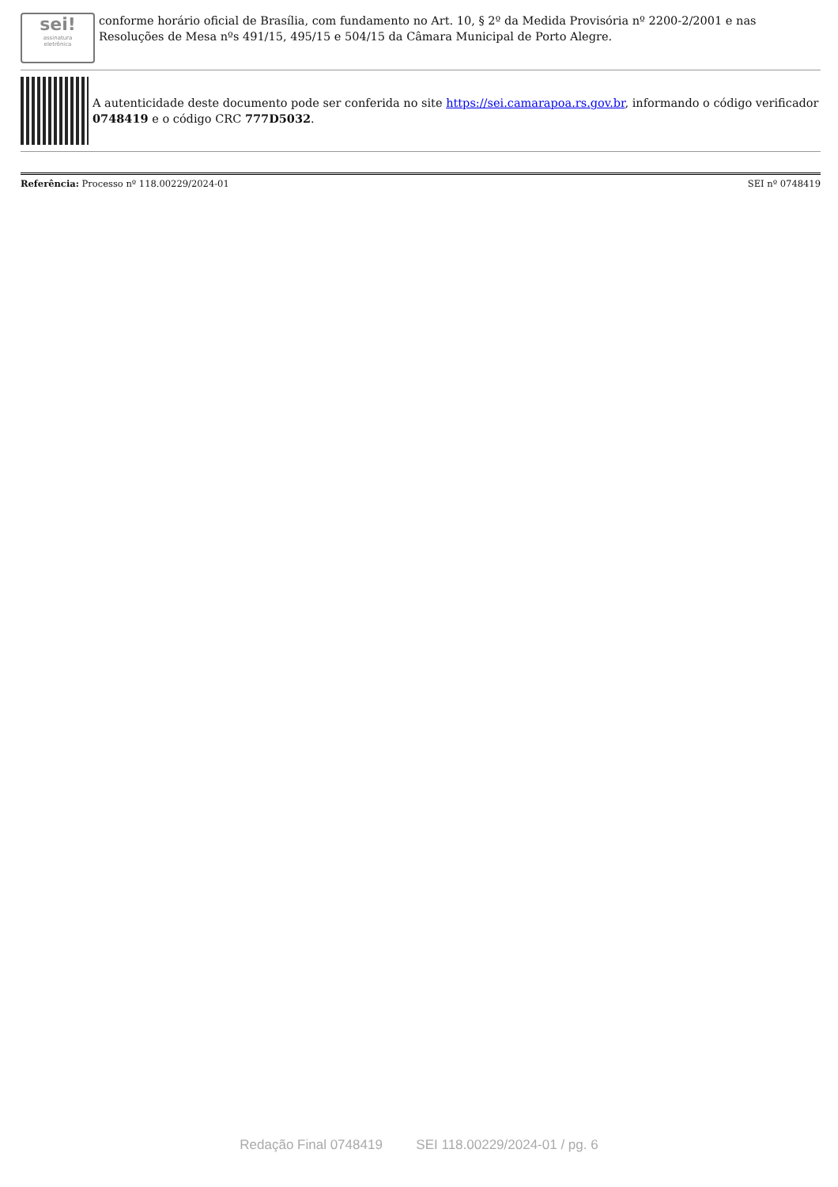sei!
assinatura
eletrônica
conforme horário oficial de Brasília, com fundamento no Art. 10, § 2º da Medida Provisória nº 2200-2/2001 e nas Resoluções de Mesa nºs 491/15, 495/15 e 504/15 da Câmara Municipal de Porto Alegre.
A autenticidade deste documento pode ser conferida no site https://sei.camarapoa.rs.gov.br, informando o código verificador 0748419 e o código CRC 777D5032.
Referência: Processo nº 118.00229/2024-01 SEI nº 0748419
Redação Final 0748419 SEI 118.00229/2024-01 / pg. 6